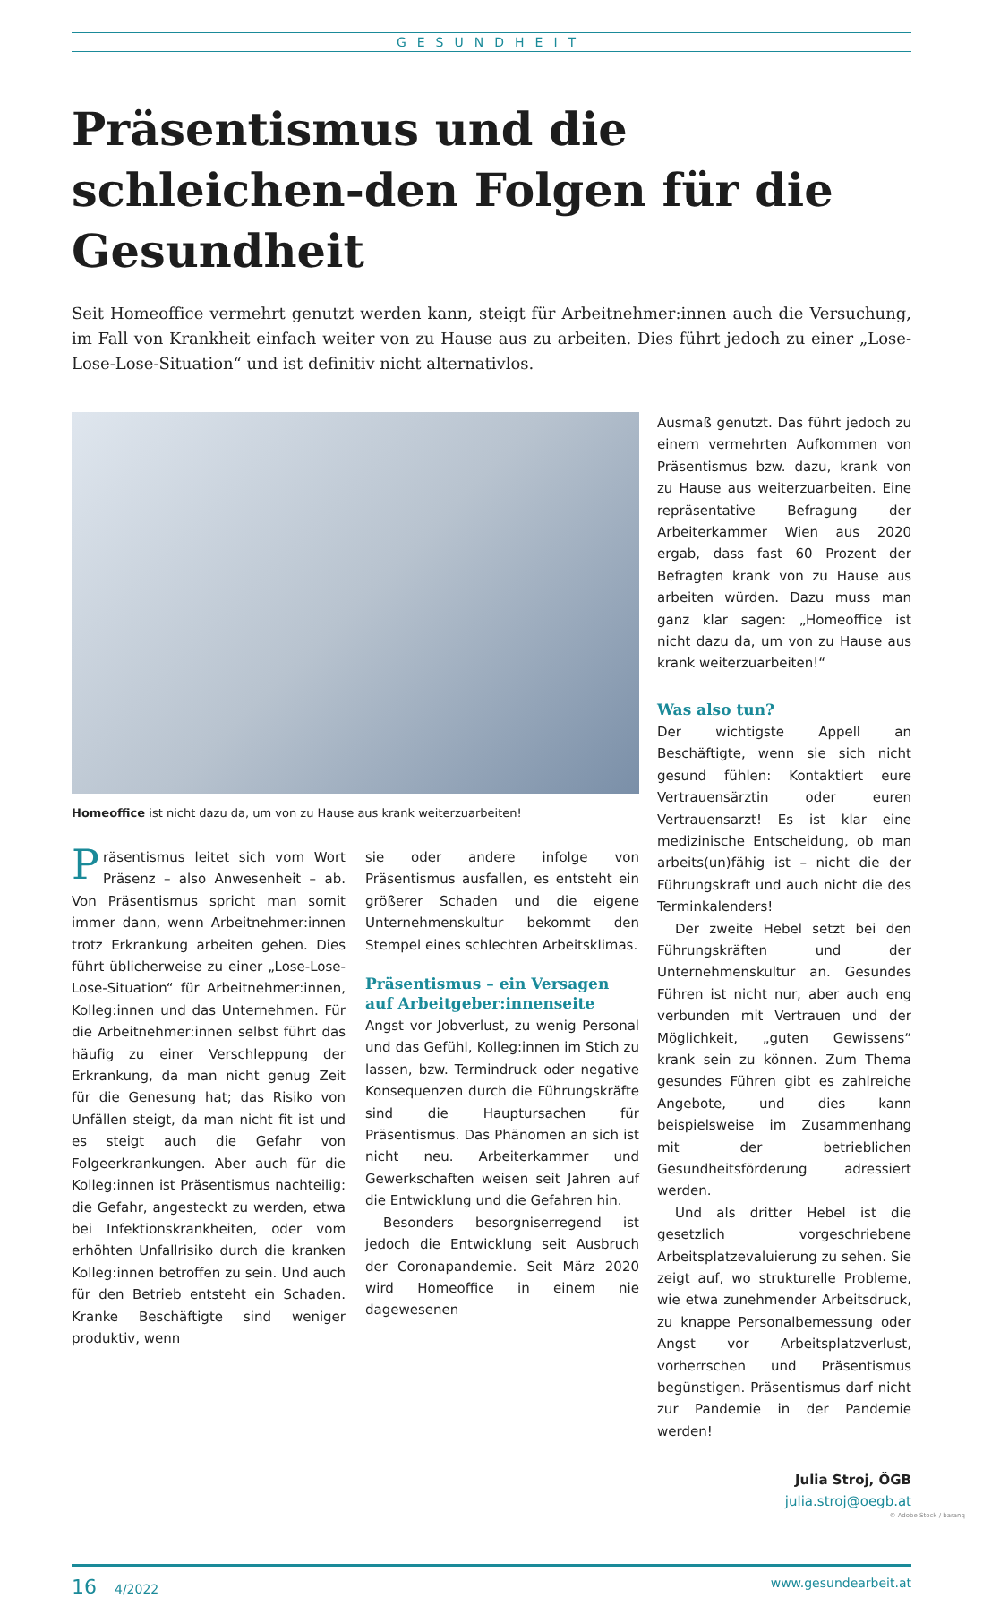GESUNDHEIT
Präsentismus und die schleichen-den Folgen für die Gesundheit
Seit Homeoffice vermehrt genutzt werden kann, steigt für Arbeitnehmer:innen auch die Versuchung, im Fall von Krankheit einfach weiter von zu Hause aus zu arbeiten. Dies führt jedoch zu einer „Lose-Lose-Lose-Situation“ und ist definitiv nicht alternativlos.
Homeoffice ist nicht dazu da, um von zu Hause aus krank weiterzuarbeiten!
Präsentismus leitet sich vom Wort Präsenz – also Anwesenheit – ab. Von Präsentismus spricht man somit immer dann, wenn Arbeitnehmer:innen trotz Erkrankung arbeiten gehen. Dies führt üblicherweise zu einer „Lose-Lose-Lose-Situation“ für Arbeitnehmer:innen, Kolleg:innen und das Unternehmen. Für die Arbeitnehmer:innen selbst führt das häufig zu einer Verschleppung der Erkrankung, da man nicht genug Zeit für die Genesung hat; das Risiko von Unfällen steigt, da man nicht fit ist und es steigt auch die Gefahr von Folgeerkrankungen. Aber auch für die Kolleg:innen ist Präsentismus nachteilig: die Gefahr, angesteckt zu werden, etwa bei Infektionskrankheiten, oder vom erhöhten Unfallrisiko durch die kranken Kolleg:innen betroffen zu sein. Und auch für den Betrieb entsteht ein Schaden. Kranke Beschäftigte sind weniger produktiv, wenn
sie oder andere infolge von Präsentismus ausfallen, es entsteht ein größerer Schaden und die eigene Unternehmenskultur bekommt den Stempel eines schlechten Arbeitsklimas.
Präsentismus – ein Versagen auf Arbeitgeber:innenseite
Angst vor Jobverlust, zu wenig Personal und das Gefühl, Kolleg:innen im Stich zu lassen, bzw. Termindruck oder negative Konsequenzen durch die Führungskräfte sind die Hauptursachen für Präsentismus. Das Phänomen an sich ist nicht neu. Arbeiterkammer und Gewerkschaften weisen seit Jahren auf die Entwicklung und die Gefahren hin.
Besonders besorgniserregend ist jedoch die Entwicklung seit Ausbruch der Coronapandemie. Seit März 2020 wird Homeoffice in einem nie dagewesenen
Ausmaß genutzt. Das führt jedoch zu einem vermehrten Aufkommen von Präsentismus bzw. dazu, krank von zu Hause aus weiterzuarbeiten. Eine repräsentative Befragung der Arbeiterkammer Wien aus 2020 ergab, dass fast 60 Prozent der Befragten krank von zu Hause aus arbeiten würden. Dazu muss man ganz klar sagen: „Homeoffice ist nicht dazu da, um von zu Hause aus krank weiterzuarbeiten!“
Was also tun?
Der wichtigste Appell an Beschäftigte, wenn sie sich nicht gesund fühlen: Kontaktiert eure Vertrauensärztin oder euren Vertrauensarzt! Es ist klar eine medizinische Entscheidung, ob man arbeits(un)fähig ist – nicht die der Führungskraft und auch nicht die des Terminkalenders!
Der zweite Hebel setzt bei den Führungskräften und der Unternehmenskultur an. Gesundes Führen ist nicht nur, aber auch eng verbunden mit Vertrauen und der Möglichkeit, „guten Gewissens“ krank sein zu können. Zum Thema gesundes Führen gibt es zahlreiche Angebote, und dies kann beispielsweise im Zusammenhang mit der betrieblichen Gesundheitsförderung adressiert werden.
Und als dritter Hebel ist die gesetzlich vorgeschriebene Arbeitsplatzevaluierung zu sehen. Sie zeigt auf, wo strukturelle Probleme, wie etwa zunehmender Arbeitsdruck, zu knappe Personalbemessung oder Angst vor Arbeitsplatzverlust, vorherrschen und Präsentismus begünstigen. Präsentismus darf nicht zur Pandemie in der Pandemie werden!
Julia Stroj, ÖGB
julia.stroj@oegb.at
© Adobe Stock / baranq
16 4/2022 www.gesundearbeit.at